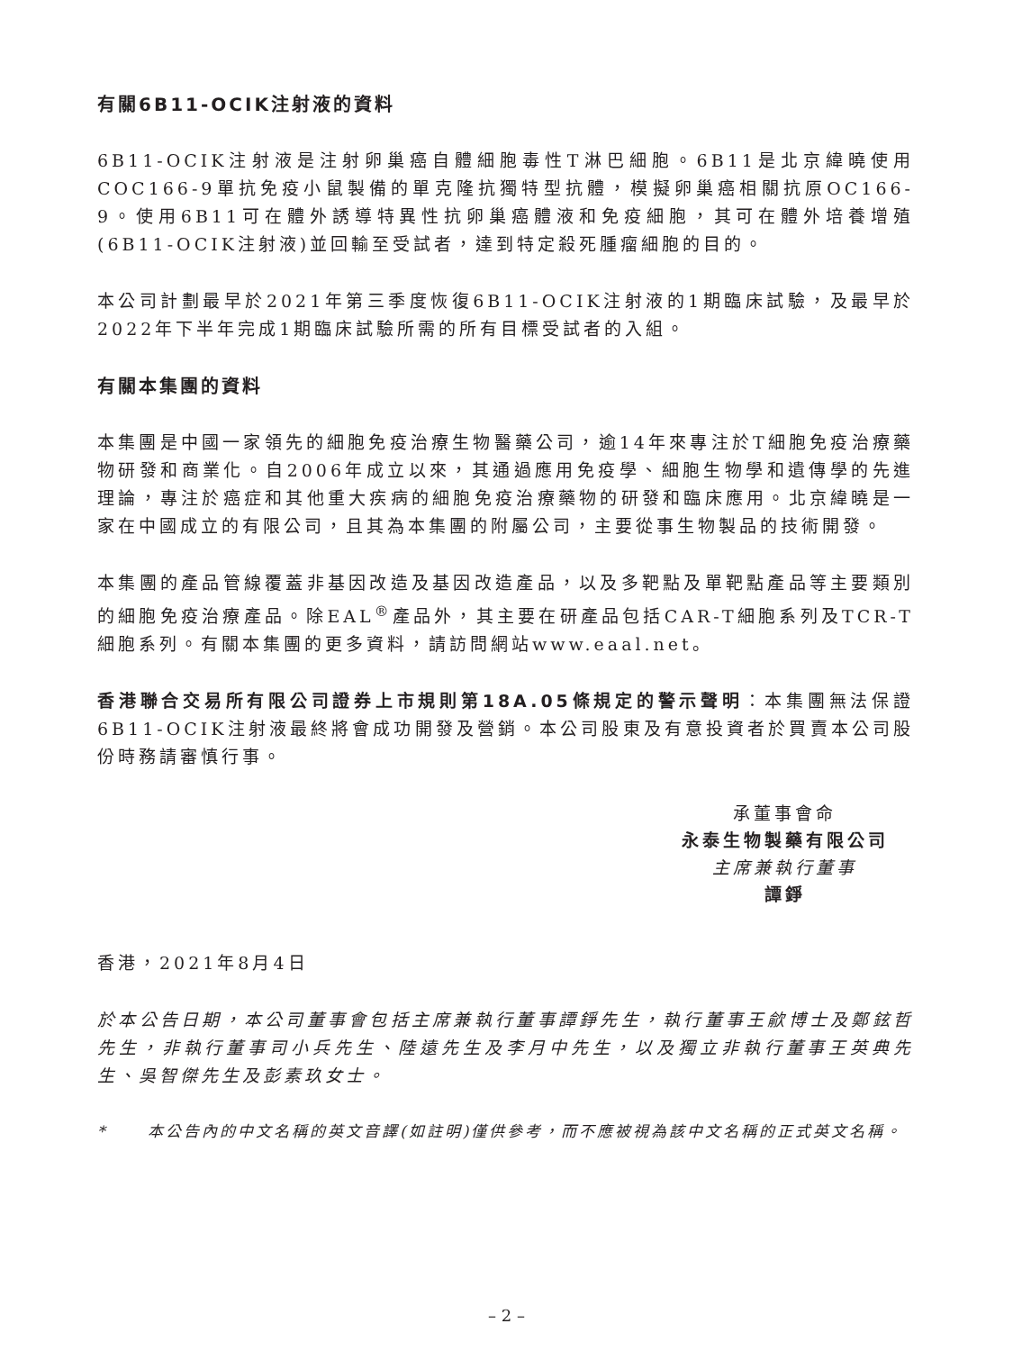有關6B11-OCIK注射液的資料
6B11-OCIK注射液是注射卵巢癌自體細胞毒性T淋巴細胞。6B11是北京緯曉使用COC166-9單抗免疫小鼠製備的單克隆抗獨特型抗體，模擬卵巢癌相關抗原OC166-9。使用6B11可在體外誘導特異性抗卵巢癌體液和免疫細胞，其可在體外培養增殖(6B11-OCIK注射液)並回輸至受試者，達到特定殺死腫瘤細胞的目的。
本公司計劃最早於2021年第三季度恢復6B11-OCIK注射液的1期臨床試驗，及最早於2022年下半年完成1期臨床試驗所需的所有目標受試者的入組。
有關本集團的資料
本集團是中國一家領先的細胞免疫治療生物醫藥公司，逾14年來專注於T細胞免疫治療藥物研發和商業化。自2006年成立以來，其通過應用免疫學、細胞生物學和遺傳學的先進理論，專注於癌症和其他重大疾病的細胞免疫治療藥物的研發和臨床應用。北京緯曉是一家在中國成立的有限公司，且其為本集團的附屬公司，主要從事生物製品的技術開發。
本集團的產品管線覆蓋非基因改造及基因改造產品，以及多靶點及單靶點產品等主要類別的細胞免疫治療產品。除EAL<sup>®</sup>產品外，其主要在研產品包括CAR-T細胞系列及TCR-T細胞系列。有關本集團的更多資料，請訪問網站www.eaal.net。
香港聯合交易所有限公司證券上市規則第18A.05條規定的警示聲明：本集團無法保證6B11-OCIK注射液最終將會成功開發及營銷。本公司股東及有意投資者於買賣本公司股份時務請審慎行事。
承董事會命
永泰生物製藥有限公司
主席兼執行董事
譚錚
香港，2021年8月4日
於本公告日期，本公司董事會包括主席兼執行董事譚錚先生，執行董事王歈博士及鄭鉉哲先生，非執行董事司小兵先生、陸遠先生及李月中先生，以及獨立非執行董事王英典先生、吳智傑先生及彭素玖女士。
* 本公告內的中文名稱的英文音譯(如註明)僅供參考，而不應被視為該中文名稱的正式英文名稱。
– 2 –